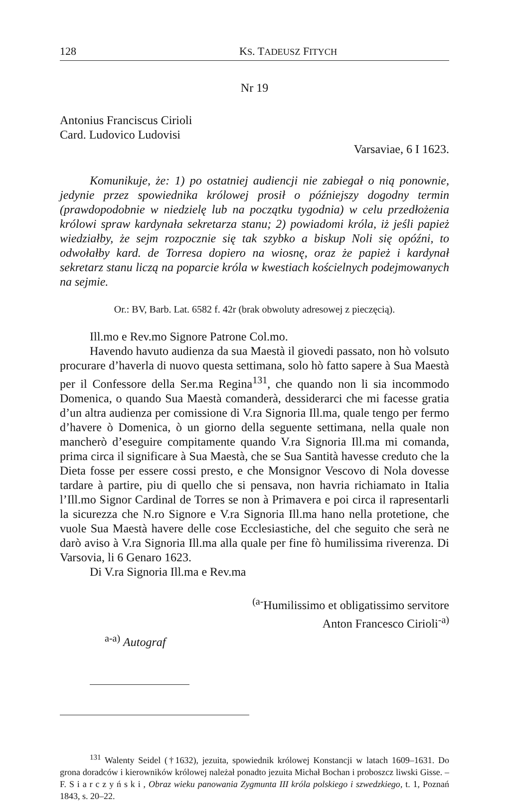128 KS. TADEUSZ FITYCH
Nr 19
Antonius Franciscus Cirioli
Card. Ludovico Ludovisi
Varsaviae, 6 I 1623.
Komunikuje, że: 1) po ostatniej audiencji nie zabiegał o nią ponownie, jedynie przez spowiednika królowej prosił o późniejszy dogodny termin (prawdopodobnie w niedzielę lub na początku tygodnia) w celu przedłożenia królowi spraw kardynała sekretarza stanu; 2) powiadomi króla, iż jeśli papież wiedziałby, że sejm rozpocznie się tak szybko a biskup Noli się opóźni, to odwołałby kard. de Torresa dopiero na wiosnę, oraz że papież i kardynał sekretarz stanu liczą na poparcie króla w kwestiach kościelnych podejmowanych na sejmie.
Or.: BV, Barb. Lat. 6582 f. 42r (brak obwoluty adresowej z pieczęcią).
Ill.mo e Rev.mo Signore Patrone Col.mo.
Havendo havuto audienza da sua Maestà il giovedi passato, non hò volsuto procurare d’haverla di nuovo questa settimana, solo hò fatto sapere à Sua Maestà per il Confessore della Ser.ma Regina<sup>131</sup>, che quando non li sia incommodo Domenica, o quando Sua Maestà comanderà, dessiderarci che mi facesse gratia d’un altra audienza per comissione di V.ra Signoria Ill.ma, quale tengo per fermo d’havere ò Domenica, ò un giorno della seguente settimana, nella quale non mancherò d’eseguire compitamente quando V.ra Signoria Ill.ma mi comanda, prima circa il significare à Sua Maestà, che se Sua Santità havesse creduto che la Dieta fosse per essere cossi presto, e che Monsignor Vescovo di Nola dovesse tardare à partire, piu di quello che si pensava, non havria richiamato in Italia l’Ill.mo Signor Cardinal de Torres se non à Primavera e poi circa il rapresentarli la sicurezza che N.ro Signore e V.ra Signoria Ill.ma hano nella protetione, che vuole Sua Maestà havere delle cose Ecclesiastiche, del che seguito che serà ne darò aviso à V.ra Signoria Ill.ma alla quale per fine fò humilissima riverenza. Di Varsovia, li 6 Genaro 1623.
Di V.ra Signoria Ill.ma e Rev.ma
<sup>(a-</sup>Humilissimo et obligatissimo servitore
Anton Francesco Cirioli<sup>-a)</sup>
<sup>a-a)</sup> Autograf
<sup>131</sup> Walenty Seidel (†1632), jezuita, spowiednik królowej Konstancji w latach 1609–1631. Do grona doradców i kierowników królowej należał ponadto jezuita Michał Bochan i proboszcz liwski Gisse. – F. S i a r c z y ń s k i , Obraz wieku panowania Zygmunta III króla polskiego i szwedzkiego, t. 1, Poznań 1843, s. 20–22.